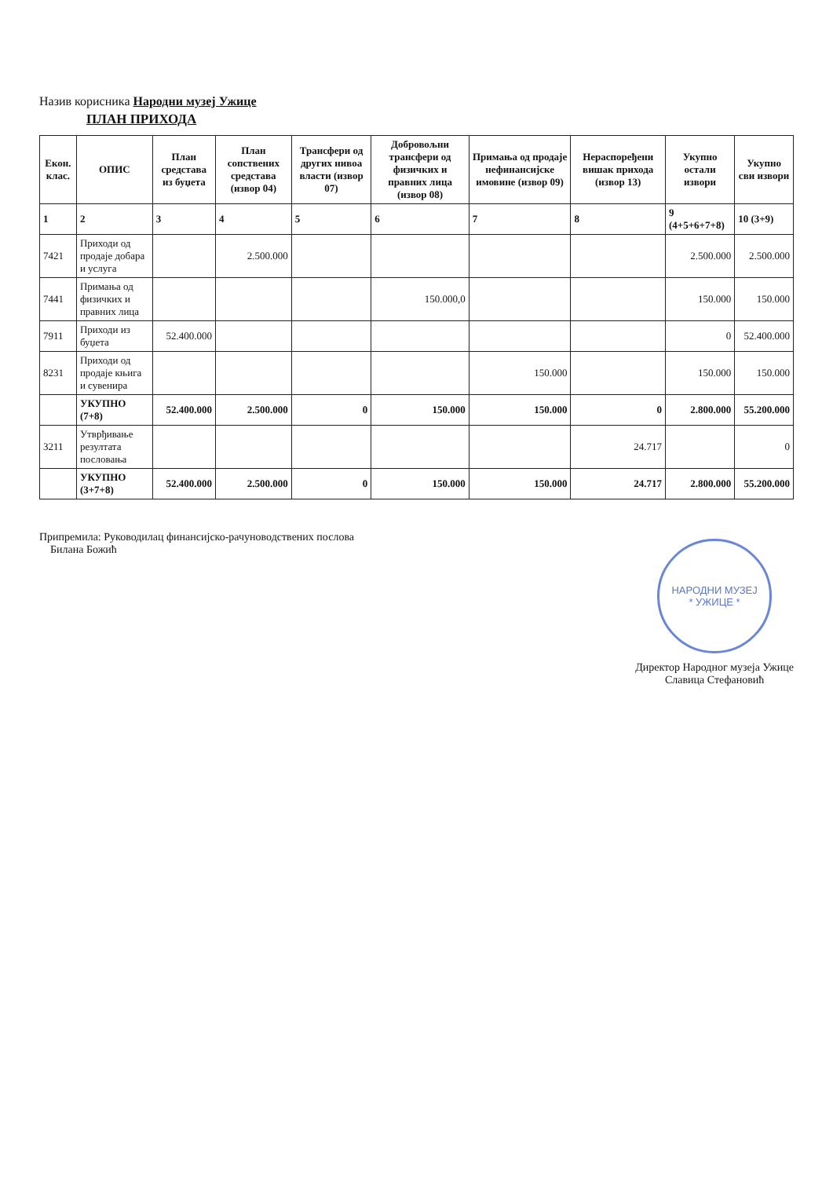Назив корисника Народни музеј Ужице
ПЛАН ПРИХОДА
| Екон. клас. | ОПИС | План средстава из буџета | План сопствених средстава (извор 04) | Трансфери од других нивоа власти (извор 07) | Добровољни трансфери од физичких и правних лица (извор 08) | Примања од продаје нефинансијске имовине (извор 09) | Нераспоређени вишак прихода (извор 13) | Укупно остали извори | Укупно сви извори |
| --- | --- | --- | --- | --- | --- | --- | --- | --- | --- |
| 1 | 2 | 3 | 4 | 5 | 6 | 7 | 8 | 9 (4+5+6+7+8) | 10 (3+9) |
| 7421 | Приходи од продаје добара и услуга | | 2.500.000 | | | | | 2.500.000 | 2.500.000 |
| 7441 | Примања од физичких и правних лица | | | | 150.000,0 | | | 150.000 | 150.000 |
| 7911 | Приходи из буџета | 52.400.000 | | | | | | 0 | 52.400.000 |
| 8231 | Приходи од продаје књига и сувенира | | | | | 150.000 | | 150.000 | 150.000 |
| | УКУПНО (7+8) | 52.400.000 | 2.500.000 | 0 | 150.000 | 150.000 | 0 | 2.800.000 | 55.200.000 |
| 3211 | Утврђивање резултата пословања | | | | | | 24.717 | | 0 |
| | УКУПНО (3+7+8) | 52.400.000 | 2.500.000 | 0 | 150.000 | 150.000 | 24.717 | 2.800.000 | 55.200.000 |
Припремила: Руководилац финансијско-рачуноводствених послова
Билана Божић
НАРОДНИ МУЗЕЈ
* УЖИЦЕ *
Директор Народног музеја Ужице
Славица Стефановић